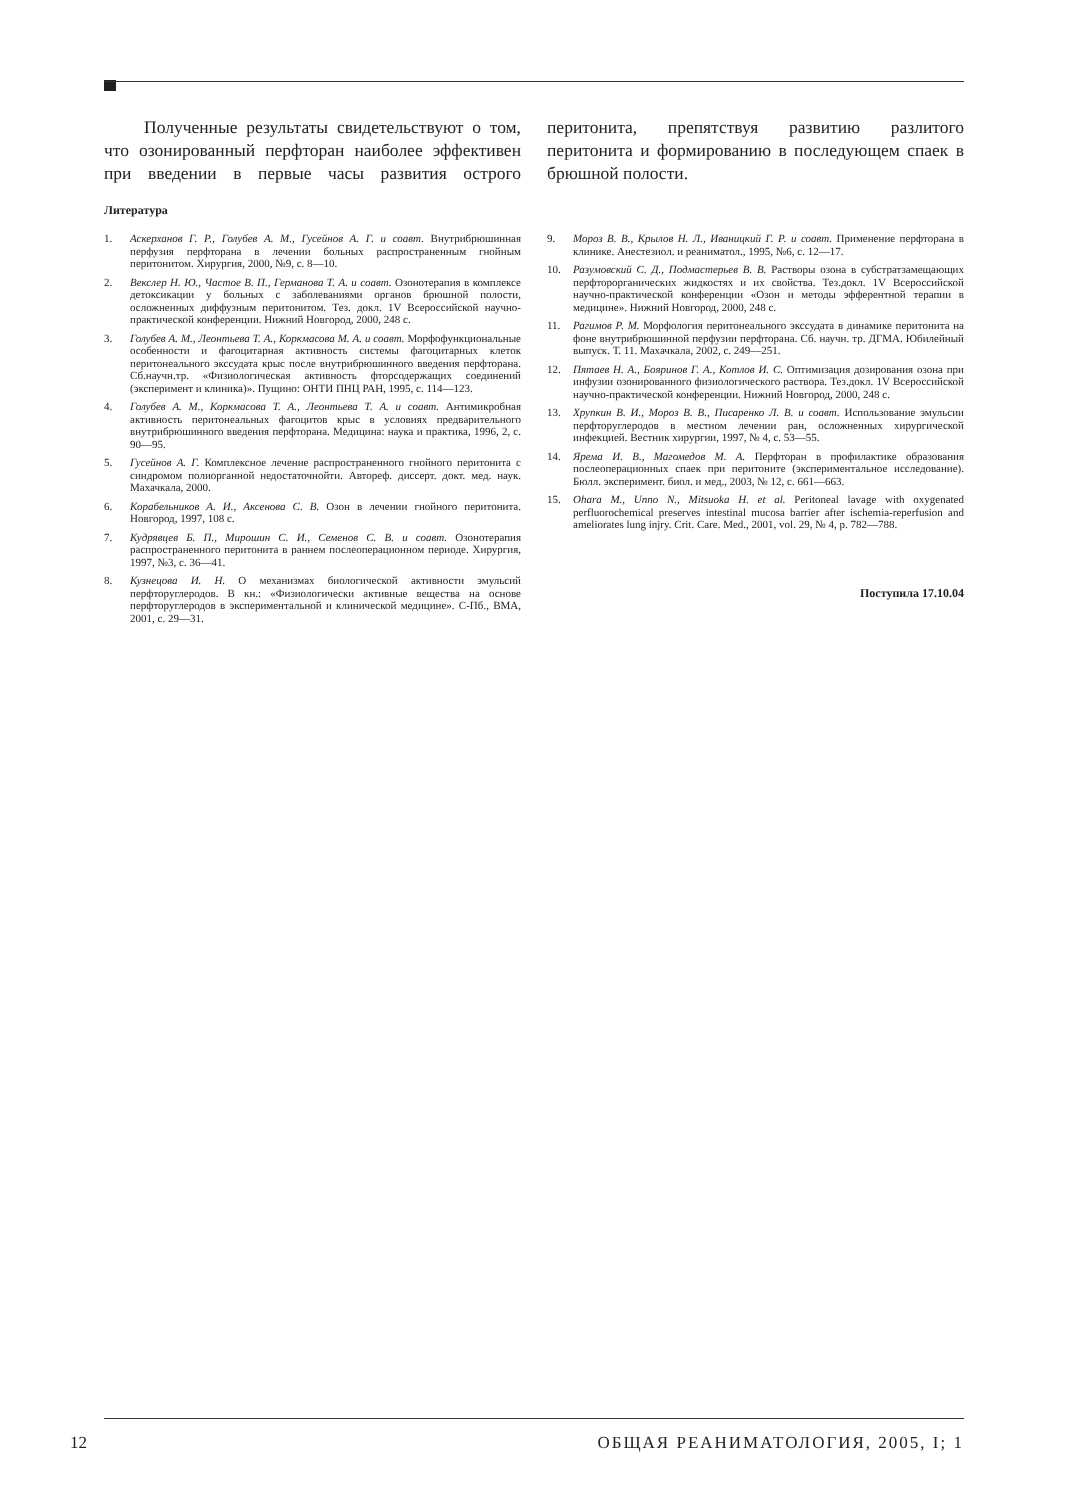Полученные результаты свидетельствуют о том, что озонированный перфторан наиболее эффективен при введении в первые часы развития острого перитонита, препятствуя развитию разлитого перитонита и формированию в последующем спаек в брюшной полости.
Литература
1. Аскерханов Г. Р., Голубев А. М., Гусейнов А. Г. и соавт. Внутрибрюшинная перфузия перфторана в лечении больных распространенным гнойным перитонитом. Хирургия, 2000, №9, с. 8—10.
2. Векслер Н. Ю., Частое В. П., Германова Т. А. и соавт. Озонотерапия в комплексе детоксикации у больных с заболеваниями органов брюшной полости, осложненных диффузным перитонитом. Тез. докл. 1V Всероссийской научно-практической конференции. Нижний Новгород, 2000, 248 с.
3. Голубев А. М., Леонтьева Т. А., Коркмасова М. А. и соавт. Морфофункциональные особенности и фагоцитарная активность системы фагоцитарных клеток перитонеального экссудата крыс после внутрибрюшинного введения перфторана. Сб.научн.тр. «Физиологическая активность фторсодержащих соединений (эксперимент и клиника)». Пущино: ОНТИ ПНЦ РАН, 1995, с. 114—123.
4. Голубев А. М., Коркмасова Т. А., Леонтьева Т. А. и соавт. Антимикробная активность перитонеальных фагоцитов крыс в условиях предварительного внутрибрюшинного введения перфторана. Медицина: наука и практика, 1996, 2, с. 90—95.
5. Гусейнов А. Г. Комплексное лечение распространенного гнойного перитонита с синдромом полиорганной недостаточнойти. Автореф. диссерт. докт. мед. наук. Махачкала, 2000.
6. Корабельников А. И., Аксенова С. В. Озон в лечении гнойного перитонита. Новгород, 1997, 108 с.
7. Кудрявцев Б. П., Мирошин С. И., Семенов С. В. и соавт. Озонотерапия распространенного перитонита в раннем послеоперационном периоде. Хирургия, 1997, №3, с. 36—41.
8. Кузнецова И. Н. О механизмах биологической активности эмульсий перфторуглеродов. В кн.: «Физиологически активные вещества на основе перфторуглеродов в экспериментальной и клинической медицине». С-Пб., ВМА, 2001, с. 29—31.
9. Мороз В. В., Крылов Н. Л., Иваницкий Г. Р. и соавт. Применение перфторана в клинике. Анестезиол. и реаниматол., 1995, №6, с. 12—17.
10. Разумовский С. Д., Подмастерьев В. В. Растворы озона в субстратзамещающих перфторорганических жидкостях и их свойства. Тез.докл. 1V Всероссийской научно-практической конференции «Озон и методы эфферентной терапии в медицине». Нижний Новгород, 2000, 248 с.
11. Рагимов Р. М. Морфология перитонеального экссудата в динамике перитонита на фоне внутрибрюшинной перфузии перфторана. Сб. научн. тр. ДГМА. Юбилейный выпуск. Т. 11. Махачкала, 2002, с. 249—251.
12. Пятаев Н. А., Бояринов Г. А., Котлов И. С. Оптимизация дозирования озона при инфузии озонированного физиологического раствора. Тез.докл. 1V Всероссийской научно-практической конференции. Нижний Новгород, 2000, 248 с.
13. Хрупкин В. И., Мороз В. В., Писаренко Л. В. и соавт. Использование эмульсии перфторуглеродов в местном лечении ран, осложненных хирургической инфекцией. Вестник хирургии, 1997, № 4, с. 53—55.
14. Ярема И. В., Магомедов М. А. Перфторан в профилактике образования послеоперационных спаек при перитоните (экспериментальное исследование). Бюлл. эксперимент. биол. и мед., 2003, № 12, с. 661—663.
15. Ohara M., Unno N., Mitsuoka H. et al. Peritoneal lavage with oxygenated perfluorochemical preserves intestinal mucosa barrier after ischemia-reperfusion and ameliorates lung injry. Crit. Care. Med., 2001, vol. 29, № 4, p. 782—788.
Поступила 17.10.04
12 ОБЩАЯ РЕАНИМАТОЛОГИЯ, 2005, I; 1